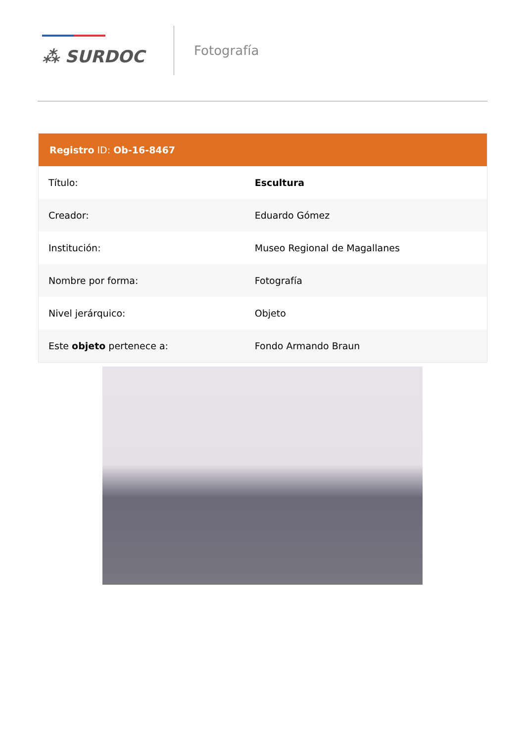⁂ SURDOC
Fotografía
Registro ID: Ob-16-8467
| Título: | Escultura |
| Creador: | Eduardo Gómez |
| Institución: | Museo Regional de Magallanes |
| Nombre por forma: | Fotografía |
| Nivel jerárquico: | Objeto |
| Este objeto pertenece a: | Fondo Armando Braun |